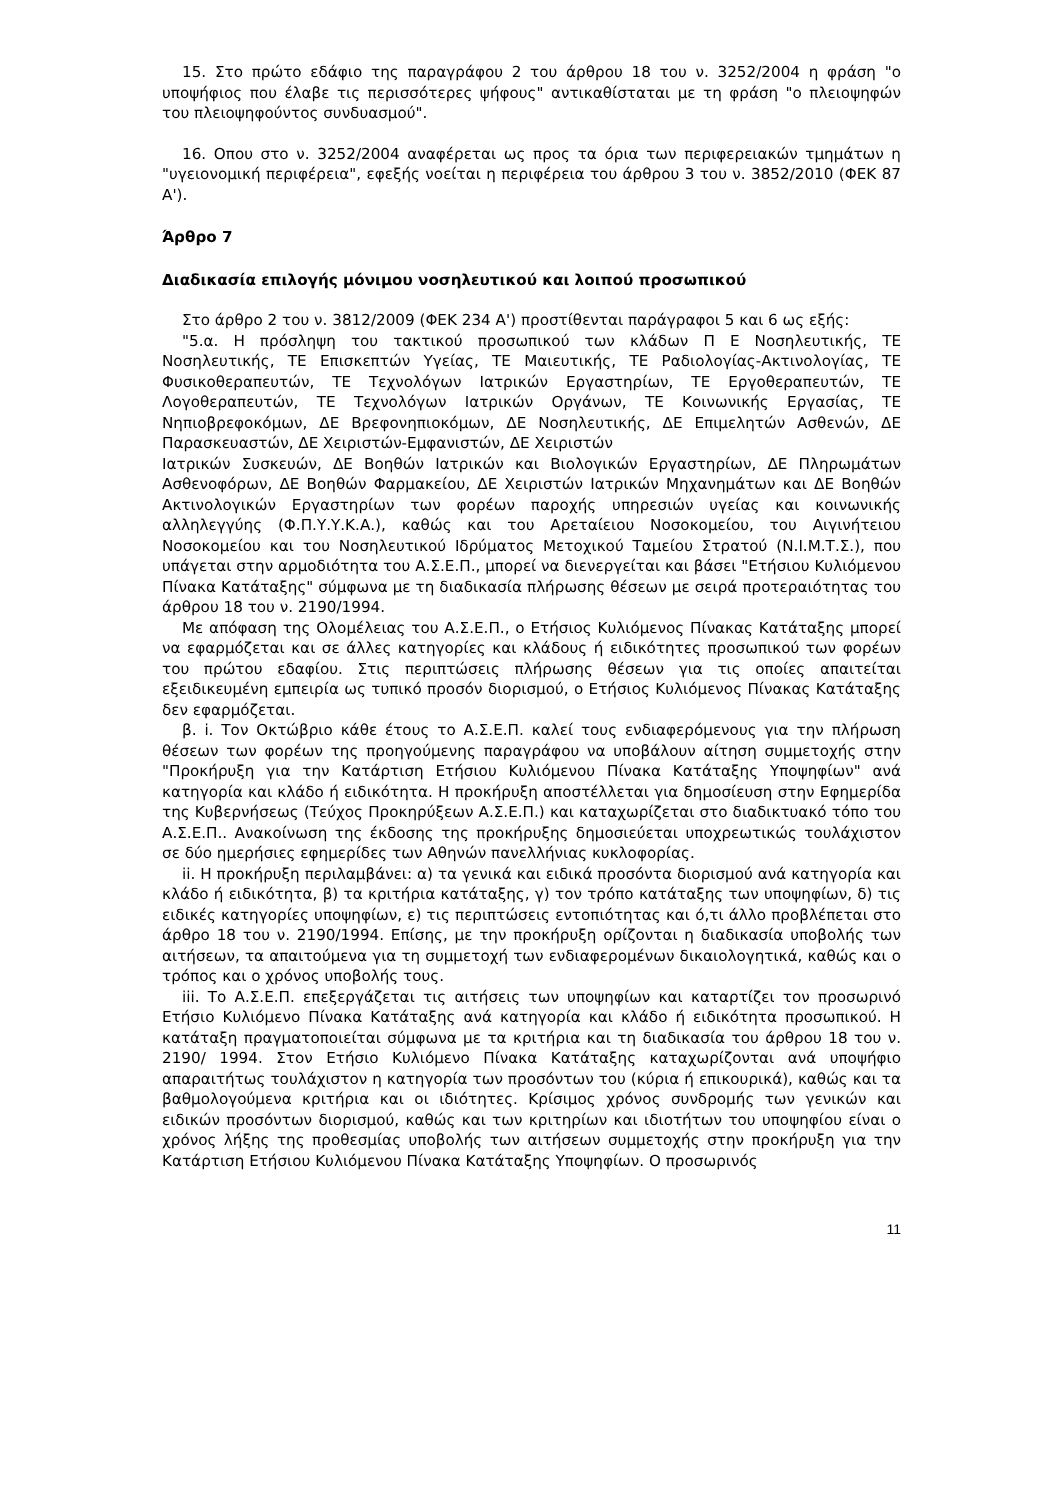15. Στο πρώτο εδάφιο της παραγράφου 2 του άρθρου 18 του ν. 3252/2004 η φράση "ο υποψήφιος που έλαβε τις περισσότερες ψήφους" αντικαθίσταται με τη φράση "ο πλειοψηφών του πλειοψηφούντος συνδυασμού".
16. Οπου στο ν. 3252/2004 αναφέρεται ως προς τα όρια των περιφερειακών τμημάτων η "υγειονομική περιφέρεια", εφεξής νοείται η περιφέρεια του άρθρου 3 του ν. 3852/2010 (ΦΕΚ 87 Α').
Άρθρο 7
Διαδικασία επιλογής μόνιμου νοσηλευτικού και λοιπού προσωπικού
Στο άρθρο 2 του ν. 3812/2009 (ΦΕΚ 234 Α') προστίθενται παράγραφοι 5 και 6 ως εξής:
"5.α. Η πρόσληψη του τακτικού προσωπικού των κλάδων Π Ε Νοσηλευτικής, ΤΕ Νοσηλευτικής, ΤΕ Επισκεπτών Υγείας, ΤΕ Μαιευτικής, ΤΕ Ραδιολογίας-Ακτινολογίας, ΤΕ Φυσικοθεραπευτών, ΤΕ Τεχνολόγων Ιατρικών Εργαστηρίων, ΤΕ Εργοθεραπευτών, ΤΕ Λογοθεραπευτών, ΤΕ Τεχνολόγων Ιατρικών Οργάνων, ΤΕ Κοινωνικής Εργασίας, ΤΕ Νηπιοβρεφοκόμων, ΔΕ Βρεφονηπιοκόμων, ΔΕ Νοσηλευτικής, ΔΕ Επιμελητών Ασθενών, ΔΕ Παρασκευαστών, ΔΕ Χειριστών-Εμφανιστών, ΔΕ Χειριστών
Ιατρικών Συσκευών, ΔΕ Βοηθών Ιατρικών και Βιολογικών Εργαστηρίων, ΔΕ Πληρωμάτων Ασθενοφόρων, ΔΕ Βοηθών Φαρμακείου, ΔΕ Χειριστών Ιατρικών Μηχανημάτων και ΔΕ Βοηθών Ακτινολογικών Εργαστηρίων των φορέων παροχής υπηρεσιών υγείας και κοινωνικής αλληλεγγύης (Φ.Π.Υ.Υ.Κ.Α.), καθώς και του Αρεταίειου Νοσοκομείου, του Αιγινήτειου Νοσοκομείου και του Νοσηλευτικού Ιδρύματος Μετοχικού Ταμείου Στρατού (Ν.Ι.Μ.Τ.Σ.), που υπάγεται στην αρμοδιότητα του Α.Σ.Ε.Π., μπορεί να διενεργείται και βάσει "Ετήσιου Κυλιόμενου Πίνακα Κατάταξης" σύμφωνα με τη διαδικασία πλήρωσης θέσεων με σειρά προτεραιότητας του άρθρου 18 του ν. 2190/1994.
Με απόφαση της Ολομέλειας του Α.Σ.Ε.Π., ο Ετήσιος Κυλιόμενος Πίνακας Κατάταξης μπορεί να εφαρμόζεται και σε άλλες κατηγορίες και κλάδους ή ειδικότητες προσωπικού των φορέων του πρώτου εδαφίου. Στις περιπτώσεις πλήρωσης θέσεων για τις οποίες απαιτείται εξειδικευμένη εμπειρία ως τυπικό προσόν διορισμού, ο Ετήσιος Κυλιόμενος Πίνακας Κατάταξης δεν εφαρμόζεται.
β. i. Τον Οκτώβριο κάθε έτους το Α.Σ.Ε.Π. καλεί τους ενδιαφερόμενους για την πλήρωση θέσεων των φορέων της προηγούμενης παραγράφου να υποβάλουν αίτηση συμμετοχής στην "Προκήρυξη για την Κατάρτιση Ετήσιου Κυλιόμενου Πίνακα Κατάταξης Υποψηφίων" ανά κατηγορία και κλάδο ή ειδικότητα. Η προκήρυξη αποστέλλεται για δημοσίευση στην Εφημερίδα της Κυβερνήσεως (Τεύχος Προκηρύξεων Α.Σ.Ε.Π.) και καταχωρίζεται στο διαδικτυακό τόπο του Α.Σ.Ε.Π.. Ανακοίνωση της έκδοσης της προκήρυξης δημοσιεύεται υποχρεωτικώς τουλάχιστον σε δύο ημερήσιες εφημερίδες των Αθηνών πανελλήνιας κυκλοφορίας.
ii. Η προκήρυξη περιλαμβάνει: α) τα γενικά και ειδικά προσόντα διορισμού ανά κατηγορία και κλάδο ή ειδικότητα, β) τα κριτήρια κατάταξης, γ) τον τρόπο κατάταξης των υποψηφίων, δ) τις ειδικές κατηγορίες υποψηφίων, ε) τις περιπτώσεις εντοπιότητας και ό,τι άλλο προβλέπεται στο άρθρο 18 του ν. 2190/1994. Επίσης, με την προκήρυξη ορίζονται η διαδικασία υποβολής των αιτήσεων, τα απαιτούμενα για τη συμμετοχή των ενδιαφερομένων δικαιολογητικά, καθώς και ο τρόπος και ο χρόνος υποβολής τους.
iii. Το Α.Σ.Ε.Π. επεξεργάζεται τις αιτήσεις των υποψηφίων και καταρτίζει τον προσωρινό Ετήσιο Κυλιόμενο Πίνακα Κατάταξης ανά κατηγορία και κλάδο ή ειδικότητα προσωπικού. Η κατάταξη πραγματοποιείται σύμφωνα με τα κριτήρια και τη διαδικασία του άρθρου 18 του ν. 2190/ 1994. Στον Ετήσιο Κυλιόμενο Πίνακα Κατάταξης καταχωρίζονται ανά υποψήφιο απαραιτήτως τουλάχιστον η κατηγορία των προσόντων του (κύρια ή επικουρικά), καθώς και τα βαθμολογούμενα κριτήρια και οι ιδιότητες. Κρίσιμος χρόνος συνδρομής των γενικών και ειδικών προσόντων διορισμού, καθώς και των κριτηρίων και ιδιοτήτων του υποψηφίου είναι ο χρόνος λήξης της προθεσμίας υποβολής των αιτήσεων συμμετοχής στην προκήρυξη για την Κατάρτιση Ετήσιου Κυλιόμενου Πίνακα Κατάταξης Υποψηφίων. Ο προσωρινός
11